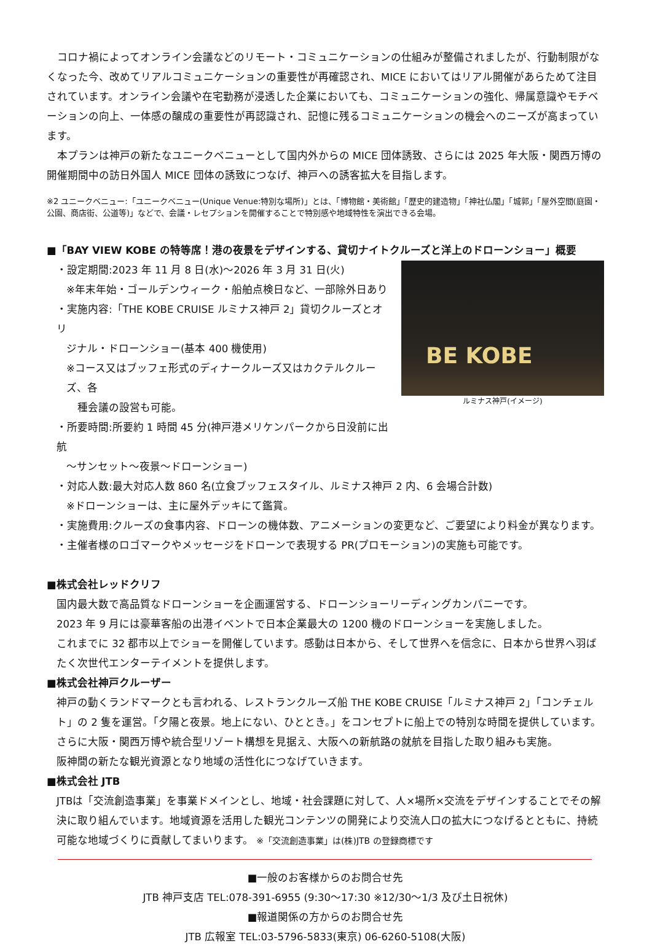コロナ禍によってオンライン会議などのリモート・コミュニケーションの仕組みが整備されましたが、行動制限がなくなった今、改めてリアルコミュニケーションの重要性が再確認され、MICE においてはリアル開催があらためて注目されています。オンライン会議や在宅勤務が浸透した企業においても、コミュニケーションの強化、帰属意識やモチベーションの向上、一体感の醸成の重要性が再認識され、記憶に残るコミュニケーションの機会へのニーズが高まっています。
本プランは神戸の新たなユニークベニューとして国内外からの MICE 団体誘致、さらには 2025 年大阪・関西万博の開催期間中の訪日外国人 MICE 団体の誘致につなげ、神戸への誘客拡大を目指します。
※2 ユニークベニュー:「ユニークベニュー(Unique Venue:特別な場所)」とは、「博物館・美術館」「歴史的建造物」「神社仏閣」「城郭」「屋外空間(庭園・公園、商店街、公道等)」などで、会議・レセプションを開催することで特別感や地域特性を演出できる会場。
■「BAY VIEW KOBE の特等席！港の夜景をデザインする、貸切ナイトクルーズと洋上のドローンショー」概要
・設定期間:2023 年 11 月 8 日(水)～2026 年 3 月 31 日(火)
※年末年始・ゴールデンウィーク・船舶点検日など、一部除外日あり
・実施内容:「THE KOBE CRUISE ルミナス神戸 2」貸切クルーズとオリ
ジナル・ドローンショー(基本 400 機使用)
※コース又はブッフェ形式のディナークルーズ又はカクテルクルーズ、各
種会議の設営も可能。
・所要時間:所要約 1 時間 45 分(神戸港メリケンパークから日没前に出航
～サンセット～夜景～ドローンショー)
BE KOBE
ルミナス神戸(イメージ)
・対応人数:最大対応人数 860 名(立食ブッフェスタイル、ルミナス神戸 2 内、6 会場合計数)
※ドローンショーは、主に屋外デッキにて鑑賞。
・実施費用:クルーズの食事内容、ドローンの機体数、アニメーションの変更など、ご要望により料金が異なります。
・主催者様のロゴマークやメッセージをドローンで表現する PR(プロモーション)の実施も可能です。
■株式会社レッドクリフ
国内最大数で高品質なドローンショーを企画運営する、ドローンショーリーディングカンパニーです。
2023 年 9 月には豪華客船の出港イベントで日本企業最大の 1200 機のドローンショーを実施しました。
これまでに 32 都市以上でショーを開催しています。感動は日本から、そして世界へを信念に、日本から世界へ羽ばたく次世代エンターテイメントを提供します。
■株式会社神戸クルーザー
神戸の動くランドマークとも言われる、レストランクルーズ船 THE KOBE CRUISE「ルミナス神戸 2」「コンチェルト」の 2 隻を運営。「夕陽と夜景。地上にない、ひととき。」をコンセプトに船上での特別な時間を提供しています。
さらに大阪・関西万博や統合型リゾート構想を見据え、大阪への新航路の就航を目指した取り組みも実施。
阪神間の新たな観光資源となり地域の活性化につなげていきます。
■株式会社 JTB
JTBは「交流創造事業」を事業ドメインとし、地域・社会課題に対して、人×場所×交流をデザインすることでその解決に取り組んでいます。地域資源を活用した観光コンテンツの開発により交流人口の拡大につなげるとともに、持続可能な地域づくりに貢献してまいります。 ※「交流創造事業」は(株)JTB の登録商標です
■一般のお客様からのお問合せ先
JTB 神戸支店 TEL:078-391-6955 (9:30～17:30 ※12/30～1/3 及び土日祝休)
■報道関係の方からのお問合せ先
JTB 広報室 TEL:03-5796-5833(東京) 06-6260-5108(大阪)